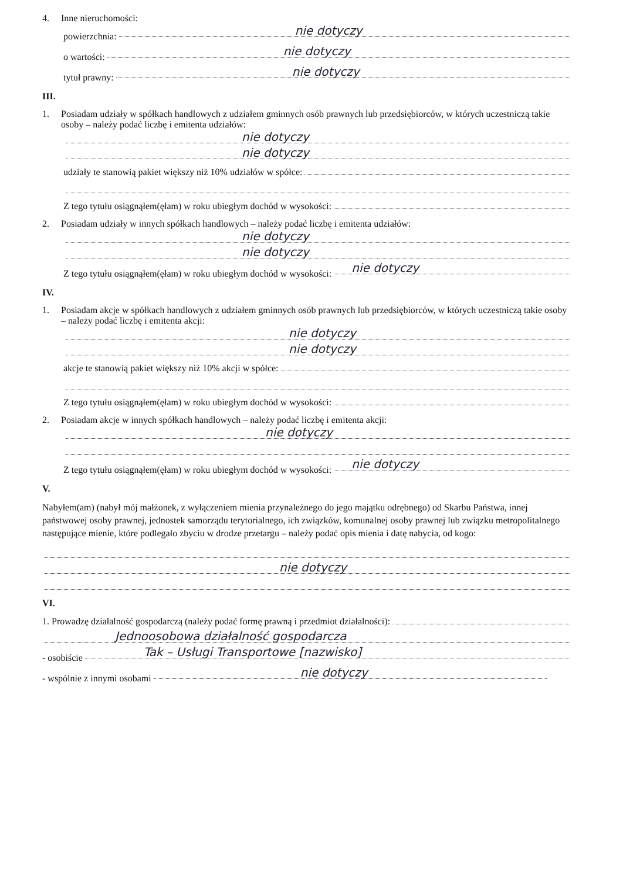4. Inne nieruchomości:
powierzchnia: nie dotyczy
o wartości: nie dotyczy
tytuł prawny: nie dotyczy
III.
1. Posiadam udziały w spółkach handlowych z udziałem gminnych osób prawnych lub przedsiębiorców, w których uczestniczą takie osoby – należy podać liczbę i emitenta udziałów:
nie dotyczy
nie dotyczy
udziały te stanowią pakiet większy niż 10% udziałów w spółce:
Z tego tytułu osiągnąłem(ęłam) w roku ubiegłym dochód w wysokości:
2. Posiadam udziały w innych spółkach handlowych – należy podać liczbę i emitenta udziałów:
nie dotyczy
nie dotyczy
Z tego tytułu osiągnąłem(ęłam) w roku ubiegłym dochód w wysokości: nie dotyczy
IV.
1. Posiadam akcje w spółkach handlowych z udziałem gminnych osób prawnych lub przedsiębiorców, w których uczestniczą takie osoby – należy podać liczbę i emitenta akcji:
nie dotyczy
nie dotyczy
akcje te stanowią pakiet większy niż 10% akcji w spółce:
Z tego tytułu osiągnąłem(ęłam) w roku ubiegłym dochód w wysokości:
2. Posiadam akcje w innych spółkach handlowych – należy podać liczbę i emitenta akcji:
nie dotyczy
Z tego tytułu osiągnąłem(ęłam) w roku ubiegłym dochód w wysokości: nie dotyczy
V.
Nabyłem(am) (nabył mój małżonek, z wyłączeniem mienia przynależnego do jego majątku odrębnego) od Skarbu Państwa, innej państwowej osoby prawnej, jednostek samorządu terytorialnego, ich związków, komunalnej osoby prawnej lub związku metropolitalnego następujące mienie, które podlegało zbyciu w drodze przetargu – należy podać opis mienia i datę nabycia, od kogo:
nie dotyczy
VI.
1. Prowadzę działalność gospodarczą (należy podać formę prawną i przedmiot działalności):
Jednoosobowa działalność gospodarcza
- osobiście Tak – Usługi Transportowe [nazwisko]
- wspólnie z innymi osobami nie dotyczy